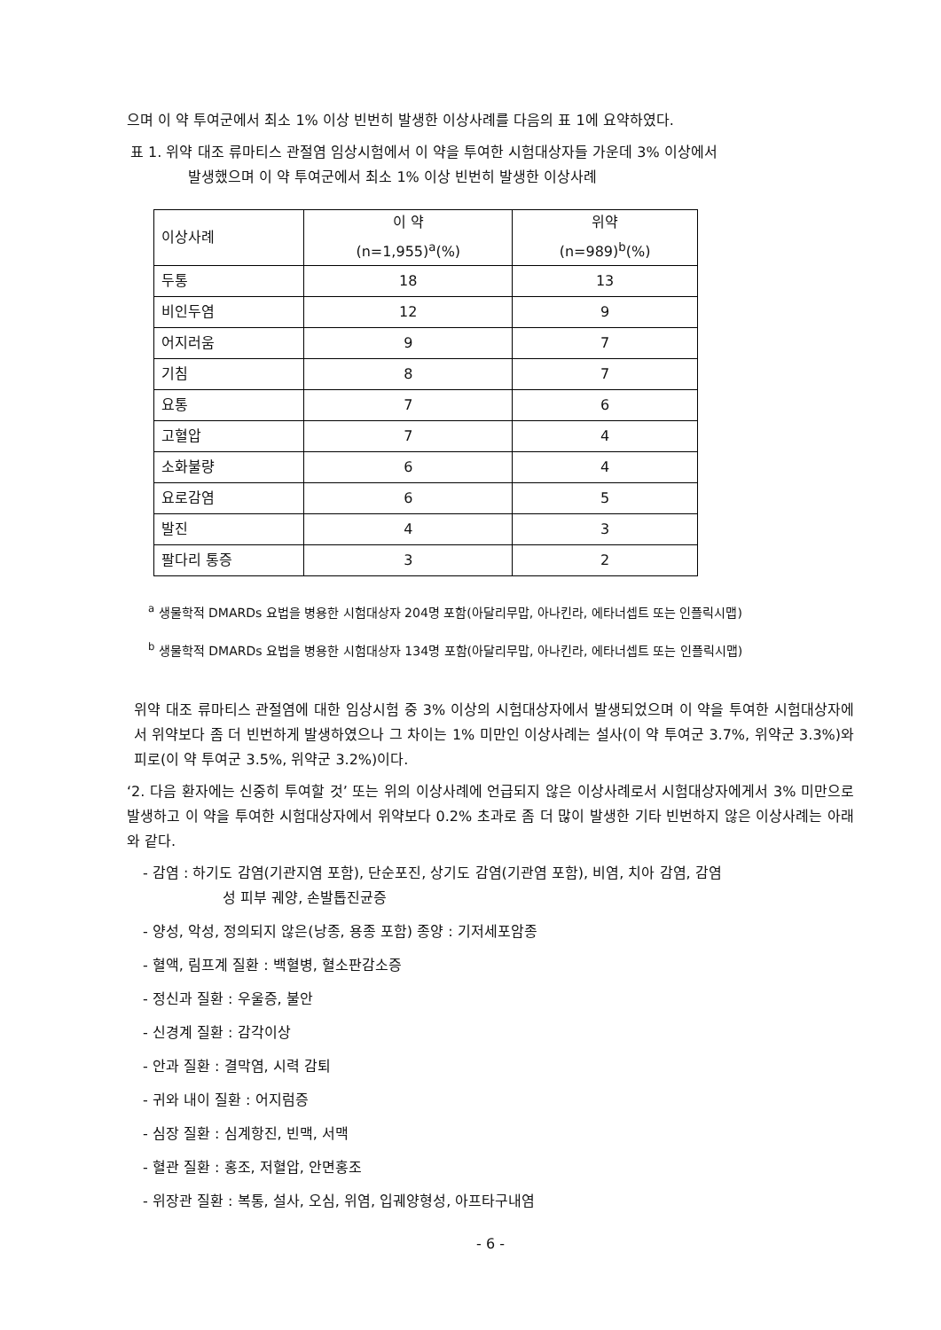으며 이 약 투여군에서 최소 1% 이상 빈번히 발생한 이상사례를 다음의 표 1에 요약하였다.
표 1. 위약 대조 류마티스 관절염 임상시험에서 이 약을 투여한 시험대상자들 가운데 3% 이상에서
발생했으며 이 약 투여군에서 최소 1% 이상 빈번히 발생한 이상사례
| 이상사례 | 이 약 (n=1,955)<sup>a</sup>(%) | 위약 (n=989)<sup>b</sup>(%) |
| 두통 | 18 | 13 |
| 비인두염 | 12 | 9 |
| 어지러움 | 9 | 7 |
| 기침 | 8 | 7 |
| 요통 | 7 | 6 |
| 고혈압 | 7 | 4 |
| 소화불량 | 6 | 4 |
| 요로감염 | 6 | 5 |
| 발진 | 4 | 3 |
| 팔다리 통증 | 3 | 2 |
<sup>a</sup> 생물학적 DMARDs 요법을 병용한 시험대상자 204명 포함(아달리무맙, 아나킨라, 에타너셉트 또는 인플릭시맵)
<sup>b</sup> 생물학적 DMARDs 요법을 병용한 시험대상자 134명 포함(아달리무맙, 아나킨라, 에타너셉트 또는 인플릭시맵)
위약 대조 류마티스 관절염에 대한 임상시험 중 3% 이상의 시험대상자에서 발생되었으며 이 약을 투여한 시험대상자에서 위약보다 좀 더 빈번하게 발생하였으나 그 차이는 1% 미만인 이상사례는 설사(이 약 투여군 3.7%, 위약군 3.3%)와 피로(이 약 투여군 3.5%, 위약군 3.2%)이다.
‘2. 다음 환자에는 신중히 투여할 것’ 또는 위의 이상사례에 언급되지 않은 이상사례로서 시험대상자에게서 3% 미만으로 발생하고 이 약을 투여한 시험대상자에서 위약보다 0.2% 초과로 좀 더 많이 발생한 기타 빈번하지 않은 이상사례는 아래와 같다.
- 감염 : 하기도 감염(기관지염 포함), 단순포진, 상기도 감염(기관염 포함), 비염, 치아 감염, 감염
성 피부 궤양, 손발톱진균증
- 양성, 악성, 정의되지 않은(낭종, 용종 포함) 종양 : 기저세포암종
- 혈액, 림프계 질환 : 백혈병, 혈소판감소증
- 정신과 질환 : 우울증, 불안
- 신경계 질환 : 감각이상
- 안과 질환 : 결막염, 시력 감퇴
- 귀와 내이 질환 : 어지럼증
- 심장 질환 : 심계항진, 빈맥, 서맥
- 혈관 질환 : 홍조, 저혈압, 안면홍조
- 위장관 질환 : 복통, 설사, 오심, 위염, 입궤양형성, 아프타구내염
- 6 -